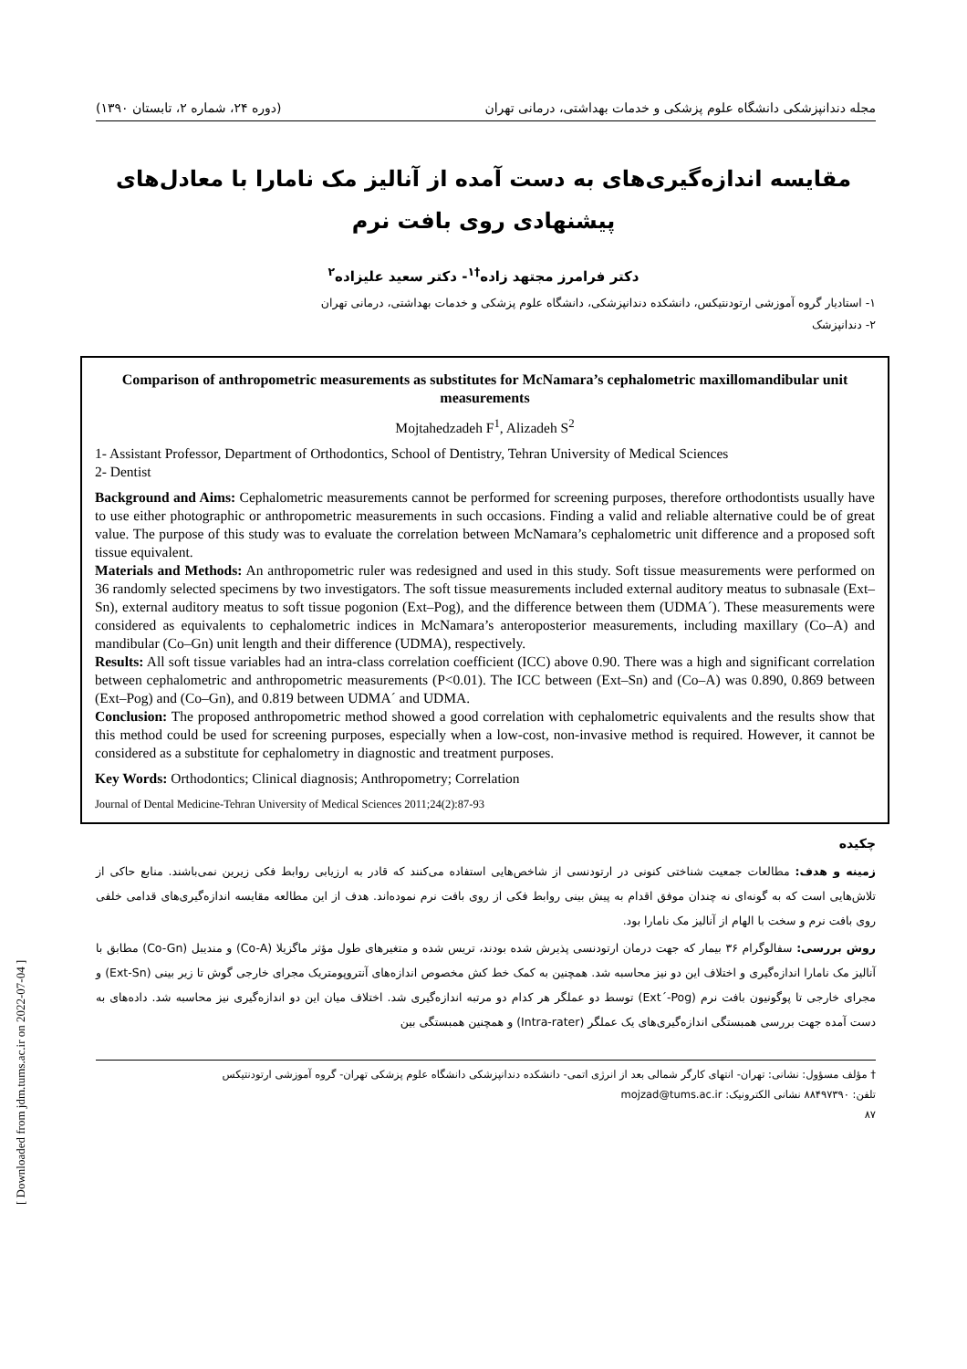مجله دندانپزشکی دانشگاه علوم پزشکی و خدمات بهداشتی، درمانی تهران (دوره ۲۴، شماره ۲، تابستان ۱۳۹۰)
مقایسه اندازه‌گیری‌های به دست آمده از آنالیز مک نامارا با معادل‌های پیشنهادی روی بافت نرم
دکتر فرامرز مجتهد زاده<sup>†۱</sup>- دکتر سعید علیزاده<sup>۲</sup>
۱- استادیار گروه آموزشی ارتودنتیکس، دانشکده دندانپزشکی، دانشگاه علوم پزشکی و خدمات بهداشتی، درمانی تهران
۲- دندانپزشک
Comparison of anthropometric measurements as substitutes for McNamara’s cephalometric maxillomandibular unit measurements
Mojtahedzadeh F<sup>1</sup>, Alizadeh S<sup>2</sup>
1- Assistant Professor, Department of Orthodontics, School of Dentistry, Tehran University of Medical Sciences
2- Dentist
Background and Aims: Cephalometric measurements cannot be performed for screening purposes, therefore orthodontists usually have to use either photographic or anthropometric measurements in such occasions. Finding a valid and reliable alternative could be of great value. The purpose of this study was to evaluate the correlation between McNamara’s cephalometric unit difference and a proposed soft tissue equivalent.
Materials and Methods: An anthropometric ruler was redesigned and used in this study. Soft tissue measurements were performed on 36 randomly selected specimens by two investigators. The soft tissue measurements included external auditory meatus to subnasale (Ext–Sn), external auditory meatus to soft tissue pogonion (Ext–Pog), and the difference between them (UDMA´). These measurements were considered as equivalents to cephalometric indices in McNamara’s anteroposterior measurements, including maxillary (Co–A) and mandibular (Co–Gn) unit length and their difference (UDMA), respectively.
Results: All soft tissue variables had an intra-class correlation coefficient (ICC) above 0.90. There was a high and significant correlation between cephalometric and anthropometric measurements (P<0.01). The ICC between (Ext–Sn) and (Co–A) was 0.890, 0.869 between (Ext–Pog) and (Co–Gn), and 0.819 between UDMA´ and UDMA.
Conclusion: The proposed anthropometric method showed a good correlation with cephalometric equivalents and the results show that this method could be used for screening purposes, especially when a low-cost, non-invasive method is required. However, it cannot be considered as a substitute for cephalometry in diagnostic and treatment purposes.
Key Words: Orthodontics; Clinical diagnosis; Anthropometry; Correlation
Journal of Dental Medicine-Tehran University of Medical Sciences 2011;24(2):87-93
چکیده
زمینه و هدف: مطالعات جمعیت شناختی کنونی در ارتودنسی از شاخص‌هایی استفاده می‌کنند که قادر به ارزیابی روابط فکی زیرین نمی‌باشند. منابع حاکی از تلاش‌هایی است که به گونه‌ای نه چندان موفق اقدام به پیش بینی روابط فکی از روی بافت نرم نموده‌اند. هدف از این مطالعه مقایسه اندازه‌گیری‌های قدامی خلفی روی بافت نرم و سخت با الهام از آنالیز مک نامارا بود.
روش بررسی: سفالوگرام ۳۶ بیمار که جهت درمان ارتودنسی پذیرش شده بودند، تریس شده و متغیرهای طول مؤثر ماگزیلا (Co-A) و مندیبل (Co-Gn) مطابق با آنالیز مک نامارا اندازه‌گیری و اختلاف این دو نیز محاسبه شد. همچنین به کمک خط کش مخصوص اندازه‌های آنتروپومتریک مجرای خارجی گوش تا زیر بینی (Ext-Sn) و مجرای خارجی تا پوگونیون بافت نرم (Ext´-Pog) توسط دو عملگر هر کدام دو مرتبه اندازه‌گیری شد. اختلاف میان این دو اندازه‌گیری نیز محاسبه شد. داده‌های به دست آمده جهت بررسی همبستگی اندازه‌گیری‌های یک عملگر (Intra-rater) و همچنین همبستگی بین
† مؤلف مسؤول: نشانی: تهران- انتهای کارگر شمالی بعد از انرژی اتمی- دانشکده دندانپزشکی دانشگاه علوم پزشکی تهران- گروه آموزشی ارتودنتیکس
تلفن: ۸۸۴۹۷۳۹۰ نشانی الکترونیک: mojzad@tums.ac.ir
۸۷
[ Downloaded from jdm.tums.ac.ir on 2022-07-04 ]